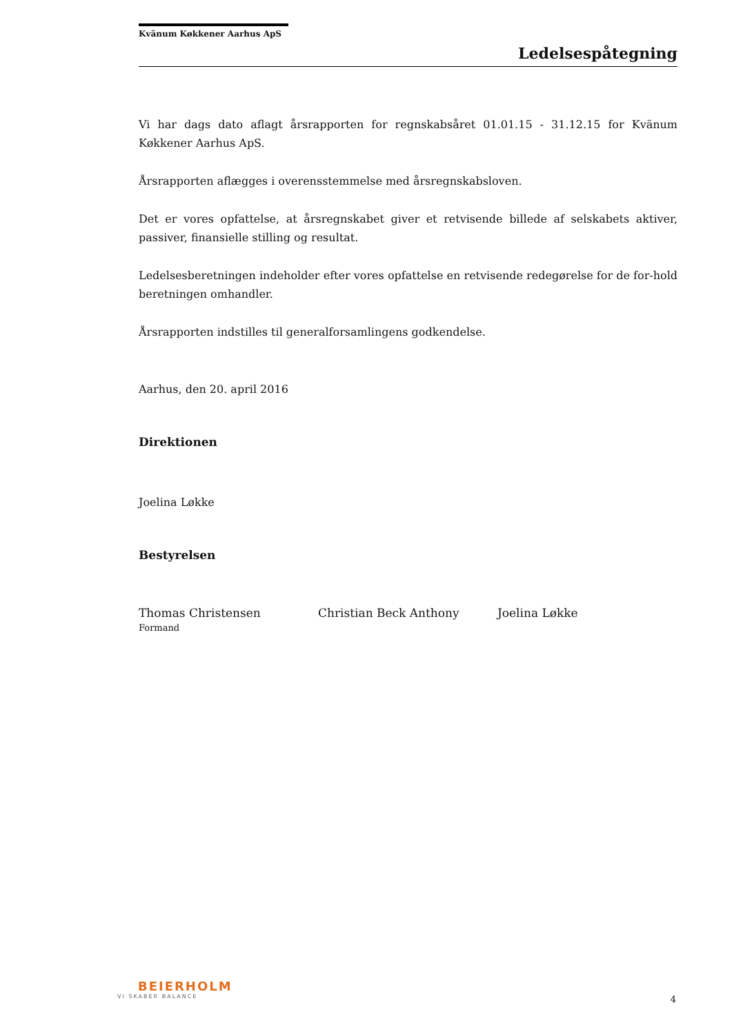Kvänum Køkkener Aarhus ApS
Ledelsespåtegning
Vi har dags dato aflagt årsrapporten for regnskabsåret 01.01.15 - 31.12.15 for Kvänum Køkkener Aarhus ApS.
Årsrapporten aflægges i overensstemmelse med årsregnskabsloven.
Det er vores opfattelse, at årsregnskabet giver et retvisende billede af selskabets aktiver, passiver, finansielle stilling og resultat.
Ledelsesberetningen indeholder efter vores opfattelse en retvisende redegørelse for de for-hold beretningen omhandler.
Årsrapporten indstilles til generalforsamlingens godkendelse.
Aarhus, den 20. april 2016
Direktionen
Joelina Løkke
Bestyrelsen
Thomas Christensen
Formand
Christian Beck Anthony Joelina Løkke
BEIERHOLM
VI SKABER BALANCE
4